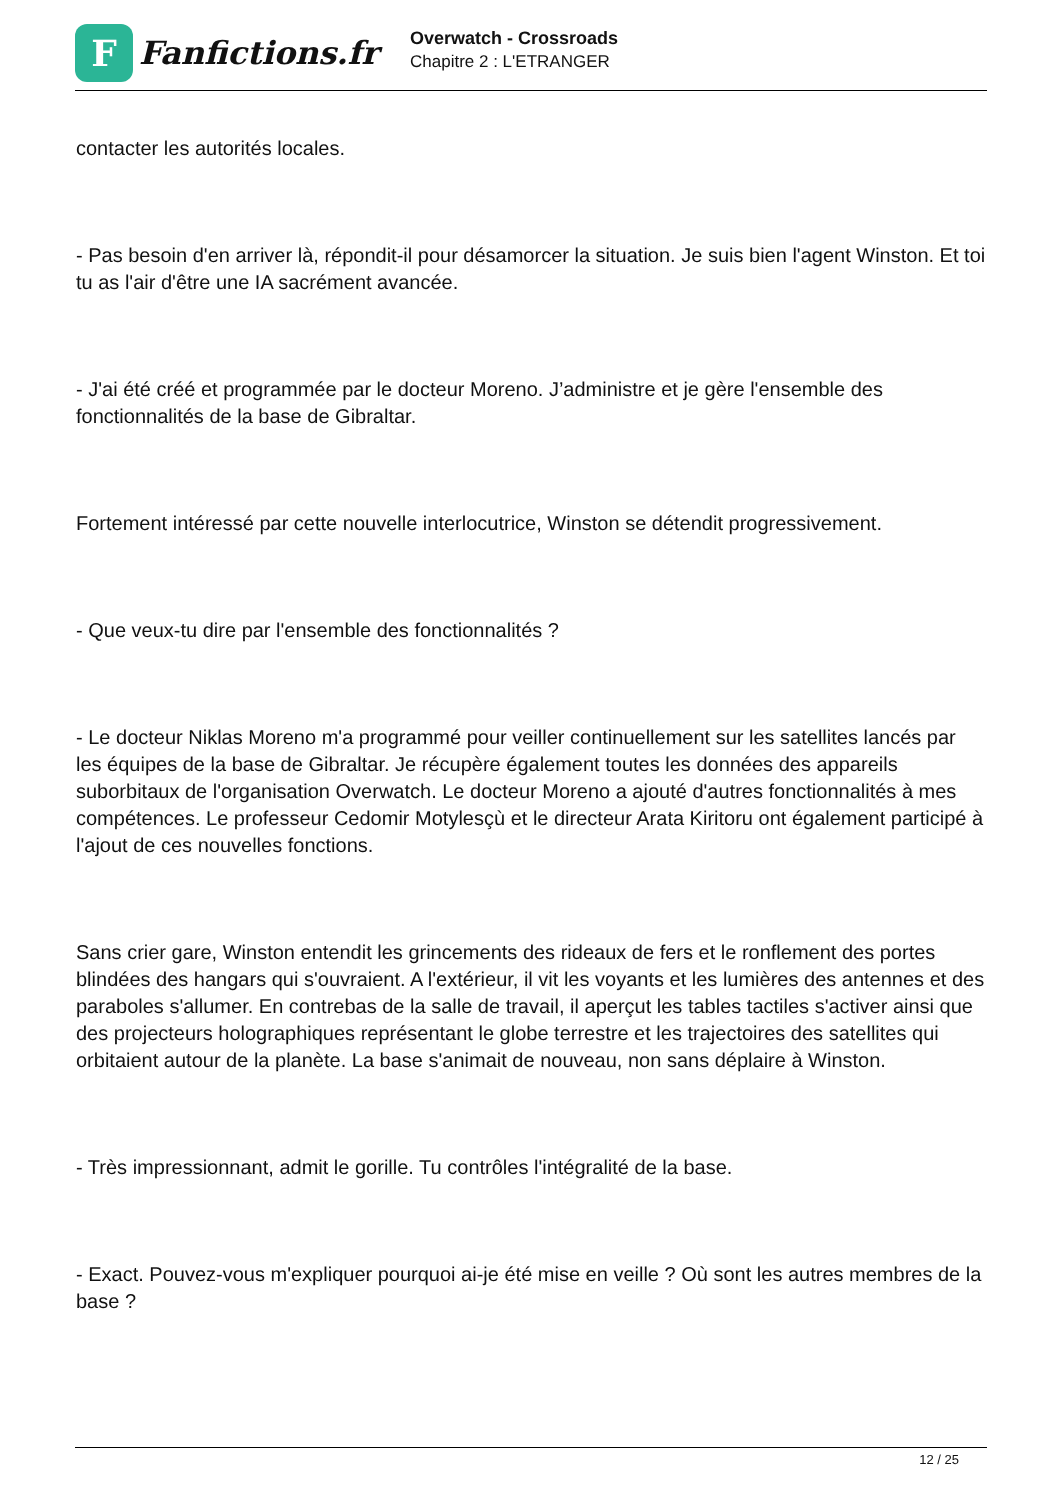F
Fanfictions.fr
Overwatch - Crossroads
Chapitre 2 : L'ETRANGER
contacter les autorités locales.
- Pas besoin d'en arriver là, répondit-il pour désamorcer la situation. Je suis bien l'agent Winston. Et toi tu as l'air d'être une IA sacrément avancée.
- J'ai été créé et programmée par le docteur Moreno. J’administre et je gère l'ensemble des fonctionnalités de la base de Gibraltar.
Fortement intéressé par cette nouvelle interlocutrice, Winston se détendit progressivement.
- Que veux-tu dire par l'ensemble des fonctionnalités ?
- Le docteur Niklas Moreno m'a programmé pour veiller continuellement sur les satellites lancés par les équipes de la base de Gibraltar. Je récupère également toutes les données des appareils suborbitaux de l'organisation Overwatch. Le docteur Moreno a ajouté d'autres fonctionnalités à mes compétences. Le professeur Cedomir Motylesçù et le directeur Arata Kiritoru ont également participé à l'ajout de ces nouvelles fonctions.
Sans crier gare, Winston entendit les grincements des rideaux de fers et le ronflement des portes blindées des hangars qui s'ouvraient. A l'extérieur, il vit les voyants et les lumières des antennes et des paraboles s'allumer. En contrebas de la salle de travail, il aperçut les tables tactiles s'activer ainsi que des projecteurs holographiques représentant le globe terrestre et les trajectoires des satellites qui orbitaient autour de la planète. La base s'animait de nouveau, non sans déplaire à Winston.
- Très impressionnant, admit le gorille. Tu contrôles l'intégralité de la base.
- Exact. Pouvez-vous m'expliquer pourquoi ai-je été mise en veille ? Où sont les autres membres de la base ?
12 / 25